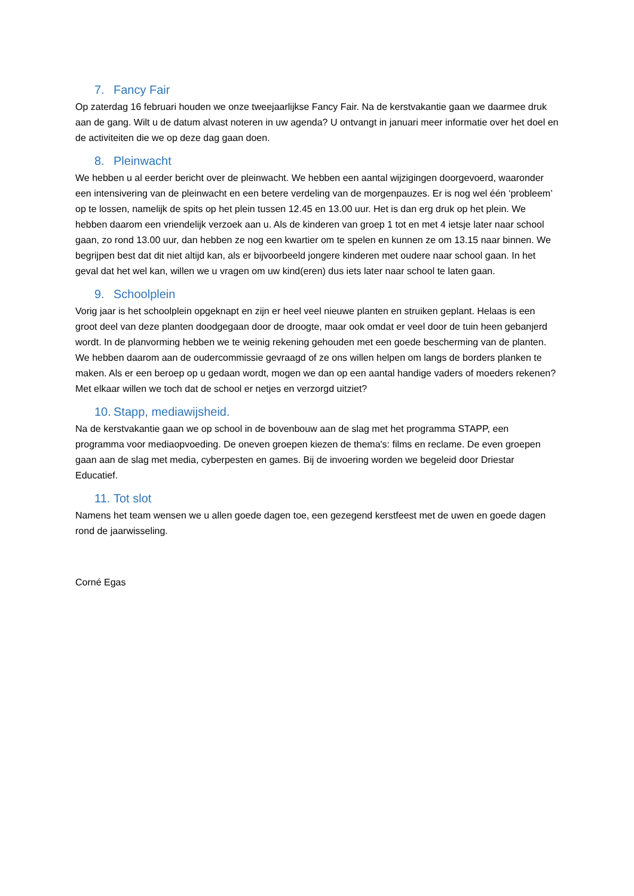7. Fancy Fair
Op zaterdag 16 februari houden we onze tweejaarlijkse Fancy Fair. Na de kerstvakantie gaan we daarmee druk aan de gang. Wilt u de datum alvast noteren in uw agenda? U ontvangt in januari meer informatie over het doel en de activiteiten die we op deze dag gaan doen.
8. Pleinwacht
We hebben u al eerder bericht over de pleinwacht. We hebben een aantal wijzigingen doorgevoerd, waaronder een intensivering van de pleinwacht en een betere verdeling van de morgenpauzes. Er is nog wel één ‘probleem’ op te lossen, namelijk de spits op het plein tussen 12.45 en 13.00 uur. Het is dan erg druk op het plein. We hebben daarom een vriendelijk verzoek aan u. Als de kinderen van groep 1 tot en met 4 ietsje later naar school gaan, zo rond 13.00 uur, dan hebben ze nog een kwartier om te spelen en kunnen ze om 13.15 naar binnen. We begrijpen best dat dit niet altijd kan, als er bijvoorbeeld jongere kinderen met oudere naar school gaan. In het geval dat het wel kan, willen we u vragen om uw kind(eren) dus iets later naar school te laten gaan.
9. Schoolplein
Vorig jaar is het schoolplein opgeknapt en zijn er heel veel nieuwe planten en struiken geplant. Helaas is een groot deel van deze planten doodgegaan door de droogte, maar ook omdat er veel door de tuin heen gebanjerd wordt. In de planvorming hebben we te weinig rekening gehouden met een goede bescherming van de planten. We hebben daarom aan de oudercommissie gevraagd of ze ons willen helpen om langs de borders planken te maken. Als er een beroep op u gedaan wordt, mogen we dan op een aantal handige vaders of moeders rekenen? Met elkaar willen we toch dat de school er netjes en verzorgd uitziet?
10. Stapp, mediawijsheid.
Na de kerstvakantie gaan we op school in de bovenbouw aan de slag met het programma STAPP, een programma voor mediaopvoeding. De oneven groepen kiezen de thema's: films en reclame. De even groepen gaan aan de slag met media, cyberpesten en games. Bij de invoering worden we begeleid door Driestar Educatief.
11. Tot slot
Namens het team wensen we u allen goede dagen toe, een gezegend kerstfeest met de uwen en goede dagen rond de jaarwisseling.
Corné Egas